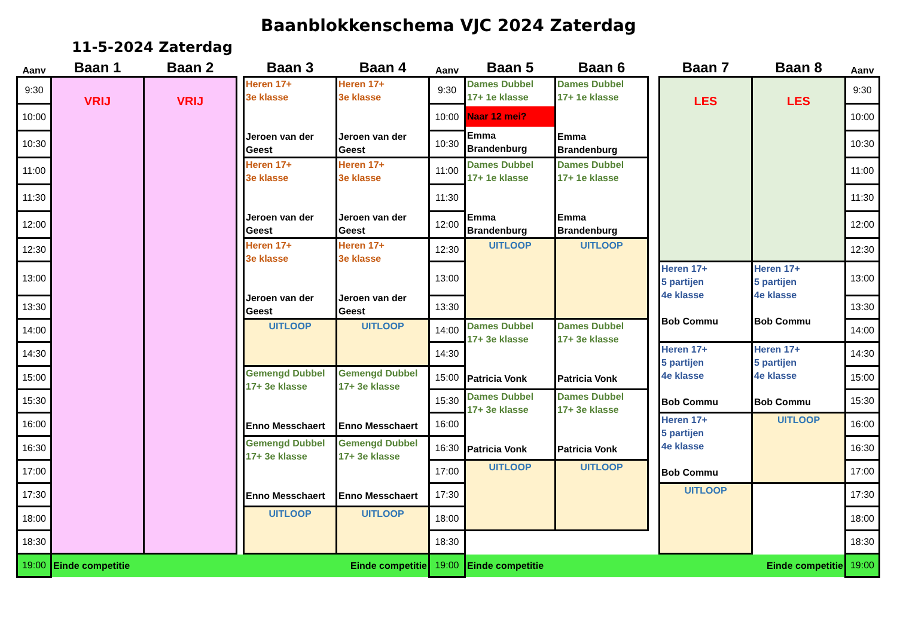Baanblokkenschema VJC 2024 Zaterdag
11-5-2024 Zaterdag
| Aanv | Baan 1 | Baan 2 | | Baan 3 | Baan 4 | Aanv | Baan 5 | Baan 6 | | Baan 7 | Baan 8 | Aanv |
| --- | --- | --- | --- | --- | --- | --- | --- | --- | --- | --- | --- | --- |
| 9:30 | VRIJ | VRIJ | | Heren 17+ 3e klasse Jeroen van der Geest | Heren 17+ 3e klasse Jeroen van der Geest | 9:30 | Dames Dubbel 17+ 1e klasse Naar 12 mei? Emma Brandenburg | Dames Dubbel 17+ 1e klasse Emma Brandenburg | | LES | LES | 9:30 |
| 10:00 | | | | | | 10:00 | | | | | | 10:00 |
| 10:30 | | | | | | 10:30 | | | | | | 10:30 |
| 11:00 | | | | Heren 17+ 3e klasse Jeroen van der Geest | Heren 17+ 3e klasse Jeroen van der Geest | 11:00 | Dames Dubbel 17+ 1e klasse Emma Brandenburg | Dames Dubbel 17+ 1e klasse Emma Brandenburg | | | | 11:00 |
| 11:30 | | | | | | 11:30 | | | | | | 11:30 |
| 12:00 | | | | | | 12:00 | | | | | | 12:00 |
| 12:30 | | | | Heren 17+ 3e klasse Jeroen van der Geest | Heren 17+ 3e klasse Jeroen van der Geest | 12:30 | UITLOOP | UITLOOP | | | | 12:30 |
| 13:00 | | | | | | 13:00 | | | | Heren 17+ 5 partijen 4e klasse Bob Commu | Heren 17+ 5 partijen 4e klasse Bob Commu | 13:00 |
| 13:30 | | | | | | 13:30 | | | | | | 13:30 |
| 14:00 | | | | UITLOOP | UITLOOP | 14:00 | Dames Dubbel 17+ 3e klasse Patricia Vonk | Dames Dubbel 17+ 3e klasse Patricia Vonk | | | | 14:00 |
| 14:30 | | | | | | 14:30 | | | | Heren 17+ 5 partijen 4e klasse Bob Commu | Heren 17+ 5 partijen 4e klasse Bob Commu | 14:30 |
| 15:00 | | | | Gemengd Dubbel 17+ 3e klasse Enno Messchaert | Gemengd Dubbel 17+ 3e klasse Enno Messchaert | 15:00 | | | | | | 15:00 |
| 15:30 | | | | | | 15:30 | Dames Dubbel 17+ 3e klasse Patricia Vonk | Dames Dubbel 17+ 3e klasse Patricia Vonk | | | | 15:30 |
| 16:00 | | | | | | 16:00 | | | | Heren 17+ 5 partijen 4e klasse Bob Commu | UITLOOP | 16:00 |
| 16:30 | | | | Gemengd Dubbel 17+ 3e klasse Enno Messchaert | Gemengd Dubbel 17+ 3e klasse Enno Messchaert | 16:30 | | | | | | 16:30 |
| 17:00 | | | | | | 17:00 | UITLOOP | UITLOOP | | | | 17:00 |
| 17:30 | | | | | | 17:30 | | | | UITLOOP | | 17:30 |
| 18:00 | | | | UITLOOP | UITLOOP | 18:00 | | | | | | 18:00 |
| 18:30 | | | | | | 18:30 | | | | | | 18:30 |
| 19:00 | Einde competitie Einde competitie | | | | | 19:00 | Einde competitie Einde competitie | | | | | 19:00 |